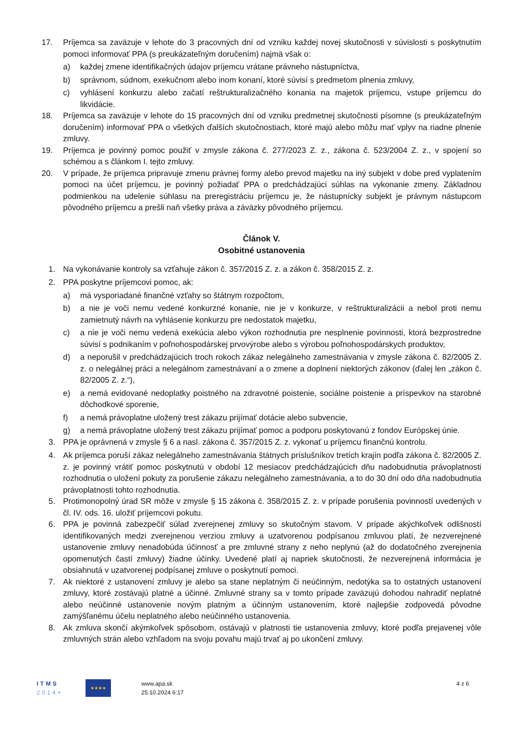17. Príjemca sa zaväzuje v lehote do 3 pracovných dní od vzniku každej novej skutočnosti v súvislosti s poskytnutím pomoci informovať PPA (s preukázateľným doručením) najmä však o:
a) každej zmene identifikačných údajov príjemcu vrátane právneho nástupníctva,
b) správnom, súdnom, exekučnom alebo inom konaní, ktoré súvisí s predmetom plnenia zmluvy,
c) vyhlásení konkurzu alebo začatí reštrukturalizačného konania na majetok príjemcu, vstupe príjemcu do likvidácie.
18. Príjemca sa zaväzuje v lehote do 15 pracovných dní od vzniku predmetnej skutočnosti písomne (s preukázateľným doručením) informovať PPA o všetkých ďalších skutočnostiach, ktoré majú alebo môžu mať vplyv na riadne plnenie zmluvy.
19. Príjemca je povinný pomoc použiť v zmysle zákona č. 277/2023 Z. z., zákona č. 523/2004 Z. z., v spojení so schémou a s článkom I. tejto zmluvy.
20. V prípade, že príjemca pripravuje zmenu právnej formy alebo prevod majetku na iný subjekt v dobe pred vyplatením pomoci na účet príjemcu, je povinný požiadať PPA o predchádzajúci súhlas na vykonanie zmeny. Základnou podmienkou na udelenie súhlasu na preregistráciu príjemcu je, že nástupnícky subjekt je právnym nástupcom pôvodného príjemcu a prešli naň všetky práva a záväzky pôvodného príjemcu.
Článok V.
Osobitné ustanovenia
1. Na vykonávanie kontroly sa vzťahuje zákon č. 357/2015 Z. z. a zákon č. 358/2015 Z. z.
2. PPA poskytne príjemcovi pomoc, ak:
a) má vysporiadané finančné vzťahy so štátnym rozpočtom,
b) a nie je voči nemu vedené konkurzné konanie, nie je v konkurze, v reštrukturalizácii a nebol proti nemu zamietnutý návrh na vyhlásenie konkurzu pre nedostatok majetku,
c) a nie je voči nemu vedená exekúcia alebo výkon rozhodnutia pre nesplnenie povinnosti, ktorá bezprostredne súvisí s podnikaním v poľnohospodárskej prvovýrobe alebo s výrobou poľnohospodárskych produktov,
d) a neporušil v predchádzajúcich troch rokoch zákaz nelegálneho zamestnávania v zmysle zákona č. 82/2005 Z. z. o nelegálnej práci a nelegálnom zamestnávaní a o zmene a doplnení niektorých zákonov (ďalej len „zákon č. 82/2005 Z. z.“),
e) a nemá evidované nedoplatky poistného na zdravotné poistenie, sociálne poistenie a príspevkov na starobné dôchodkové sporenie,
f) a nemá právoplatne uložený trest zákazu prijímať dotácie alebo subvencie,
g) a nemá právoplatne uložený trest zákazu prijímať pomoc a podporu poskytovanú z fondov Európskej únie.
3. PPA je oprávnená v zmysle § 6 a nasl. zákona č. 357/2015 Z. z. vykonať u príjemcu finančnú kontrolu.
4. Ak príjemca poruší zákaz nelegálneho zamestnávania štátnych príslušníkov tretích krajín podľa zákona č. 82/2005 Z. z. je povinný vrátiť pomoc poskytnutú v období 12 mesiacov predchádzajúcich dňu nadobudnutia právoplatnosti rozhodnutia o uložení pokuty za porušenie zákazu nelegálneho zamestnávania, a to do 30 dní odo dňa nadobudnutia právoplatnosti tohto rozhodnutia.
5. Protimonopolný úrad SR môže v zmysle § 15 zákona č. 358/2015 Z. z. v prípade porušenia povinností uvedených v čl. IV. ods. 16. uložiť príjemcovi pokutu.
6. PPA je povinná zabezpečiť súlad zverejnenej zmluvy so skutočným stavom. V prípade akýchkoľvek odlišností identifikovaných medzi zverejnenou verziou zmluvy a uzatvorenou podpísanou zmluvou platí, že nezverejnené ustanovenie zmluvy nenadobúda účinnosť a pre zmluvné strany z neho neplynú (až do dodatočného zverejnenia opomenutých častí zmluvy) žiadne účinky. Uvedené platí aj napriek skutočnosti, že nezverejnená informácia je obsiahnutá v uzatvorenej podpísanej zmluve o poskytnutí pomoci.
7. Ak niektoré z ustanovení zmluvy je alebo sa stane neplatným či neúčinným, nedotýka sa to ostatných ustanovení zmluvy, ktoré zostávajú platné a účinné. Zmluvné strany sa v tomto prípade zaväzujú dohodou nahradiť neplatné alebo neúčinné ustanovenie novým platným a účinným ustanovením, ktoré najlepšie zodpovedá pôvodne zamýšľanému účelu neplatného alebo neúčinného ustanovenia.
8. Ak zmluva skončí akýmkoľvek spôsobom, ostávajú v platnosti tie ustanovenia zmluvy, ktoré podľa prejavenej vôle zmluvných strán alebo vzhľadom na svoju povahu majú trvať aj po ukončení zmluvy.
ITMS
2014+
★★★★
www.apa.sk
25.10.2024 6:17
4 z 6